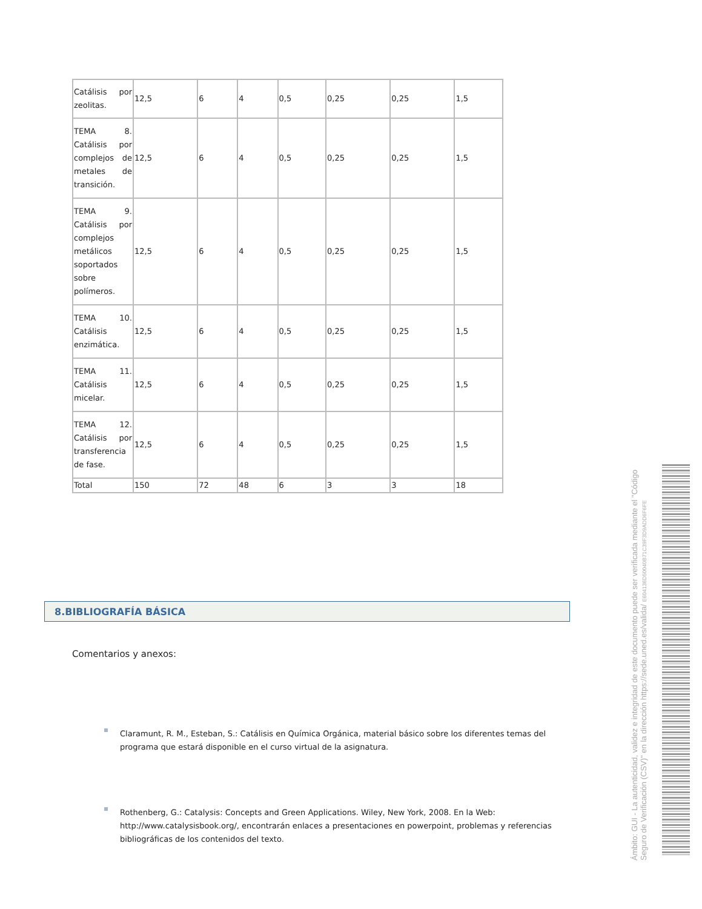| Catálisis por zeolitas. | 12,5 | 6 | 4 | 0,5 | 0,25 | 0,25 | 1,5 |
| TEMA 8. Catálisis por complejos de metales de transición. | 12,5 | 6 | 4 | 0,5 | 0,25 | 0,25 | 1,5 |
| TEMA 9. Catálisis por complejos metálicos soportados sobre polímeros. | 12,5 | 6 | 4 | 0,5 | 0,25 | 0,25 | 1,5 |
| TEMA 10. Catálisis enzimática. | 12,5 | 6 | 4 | 0,5 | 0,25 | 0,25 | 1,5 |
| TEMA 11. Catálisis micelar. | 12,5 | 6 | 4 | 0,5 | 0,25 | 0,25 | 1,5 |
| TEMA 12. Catálisis por transferencia de fase. | 12,5 | 6 | 4 | 0,5 | 0,25 | 0,25 | 1,5 |
| Total | 150 | 72 | 48 | 6 | 3 | 3 | 18 |
8.BIBLIOGRAFÍA BÁSICA
Comentarios y anexos:
Claramunt, R. M., Esteban, S.: Catálisis en Química Orgánica, material básico sobre los diferentes temas del programa que estará disponible en el curso virtual de la asignatura.
Rothenberg, G.: Catalysis: Concepts and Green Applications. Wiley, New York, 2008. En la Web: http://www.catalysisbook.org/, encontrarán enlaces a presentaciones en powerpoint, problemas y referencias bibliográficas de los contenidos del texto.
Ámbito: GUI - La autenticidad, validez e integridad de este documento puede ser verificada mediante el "Código Seguro de Verificación (CSV)" en la dirección https://sede.uned.es/valida/ E604136D50040B71C39F3D9ADD6F6FE